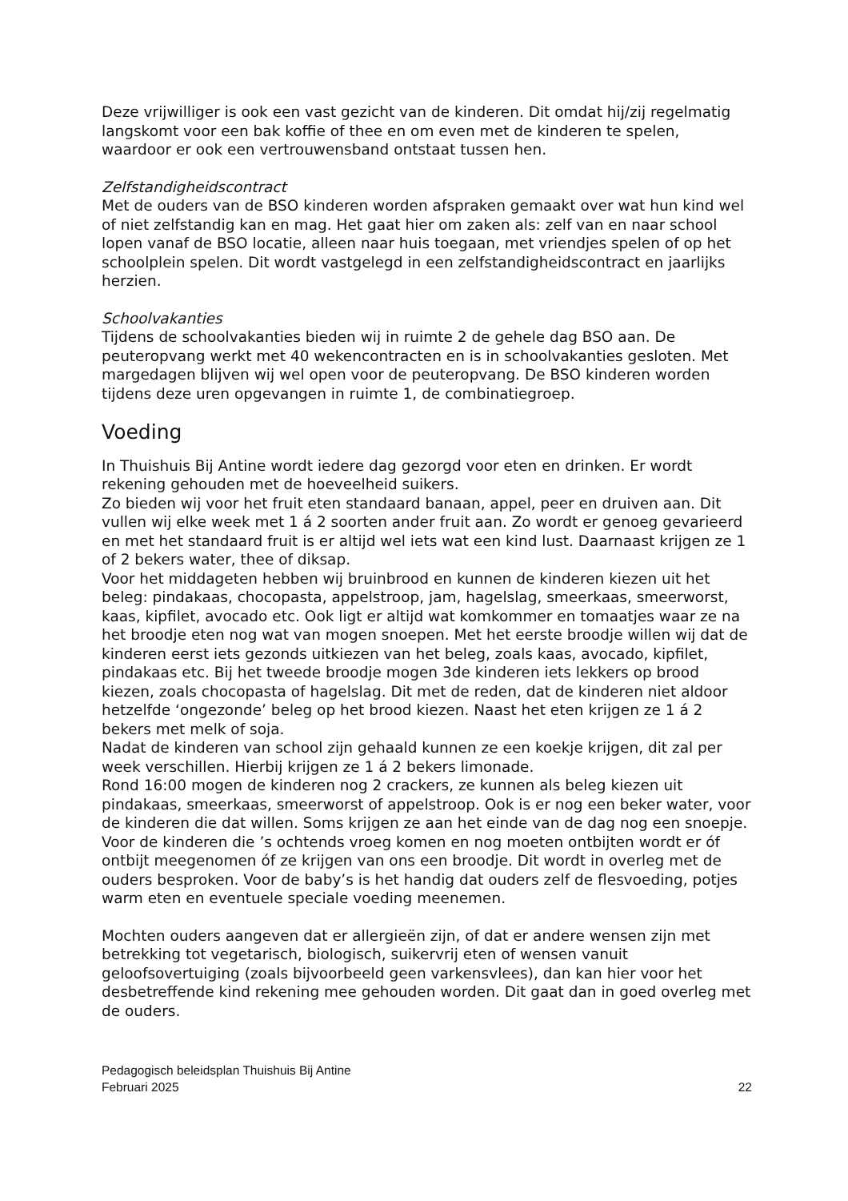Deze vrijwilliger is ook een vast gezicht van de kinderen. Dit omdat hij/zij regelmatig langskomt voor een bak koffie of thee en om even met de kinderen te spelen, waardoor er ook een vertrouwensband ontstaat tussen hen.
Zelfstandigheidscontract
Met de ouders van de BSO kinderen worden afspraken gemaakt over wat hun kind wel of niet zelfstandig kan en mag. Het gaat hier om zaken als: zelf van en naar school lopen vanaf de BSO locatie, alleen naar huis toegaan, met vriendjes spelen of op het schoolplein spelen. Dit wordt vastgelegd in een zelfstandigheidscontract en jaarlijks herzien.
Schoolvakanties
Tijdens de schoolvakanties bieden wij in ruimte 2 de gehele dag BSO aan. De peuteropvang werkt met 40 wekencontracten en is in schoolvakanties gesloten. Met margedagen blijven wij wel open voor de peuteropvang. De BSO kinderen worden tijdens deze uren opgevangen in ruimte 1, de combinatiegroep.
Voeding
In Thuishuis Bij Antine wordt iedere dag gezorgd voor eten en drinken. Er wordt rekening gehouden met de hoeveelheid suikers.
Zo bieden wij voor het fruit eten standaard banaan, appel, peer en druiven aan. Dit vullen wij elke week met 1 á 2 soorten ander fruit aan. Zo wordt er genoeg gevarieerd en met het standaard fruit is er altijd wel iets wat een kind lust. Daarnaast krijgen ze 1 of 2 bekers water, thee of diksap.
Voor het middageten hebben wij bruinbrood en kunnen de kinderen kiezen uit het beleg: pindakaas, chocopasta, appelstroop, jam, hagelslag, smeerkaas, smeerworst, kaas, kipfilet, avocado etc. Ook ligt er altijd wat komkommer en tomaatjes waar ze na het broodje eten nog wat van mogen snoepen. Met het eerste broodje willen wij dat de kinderen eerst iets gezonds uitkiezen van het beleg, zoals kaas, avocado, kipfilet, pindakaas etc. Bij het tweede broodje mogen 3de kinderen iets lekkers op brood kiezen, zoals chocopasta of hagelslag. Dit met de reden, dat de kinderen niet aldoor hetzelfde ‘ongezonde’ beleg op het brood kiezen. Naast het eten krijgen ze 1 á 2 bekers met melk of soja.
Nadat de kinderen van school zijn gehaald kunnen ze een koekje krijgen, dit zal per week verschillen. Hierbij krijgen ze 1 á 2 bekers limonade.
Rond 16:00 mogen de kinderen nog 2 crackers, ze kunnen als beleg kiezen uit pindakaas, smeerkaas, smeerworst of appelstroop. Ook is er nog een beker water, voor de kinderen die dat willen. Soms krijgen ze aan het einde van de dag nog een snoepje.
Voor de kinderen die ’s ochtends vroeg komen en nog moeten ontbijten wordt er óf ontbijt meegenomen óf ze krijgen van ons een broodje. Dit wordt in overleg met de ouders besproken. Voor de baby’s is het handig dat ouders zelf de flesvoeding, potjes warm eten en eventuele speciale voeding meenemen.
Mochten ouders aangeven dat er allergieën zijn, of dat er andere wensen zijn met betrekking tot vegetarisch, biologisch, suikervrij eten of wensen vanuit geloofsovertuiging (zoals bijvoorbeeld geen varkensvlees), dan kan hier voor het desbetreffende kind rekening mee gehouden worden. Dit gaat dan in goed overleg met de ouders.
Pedagogisch beleidsplan Thuishuis Bij Antine
Februari 2025
22